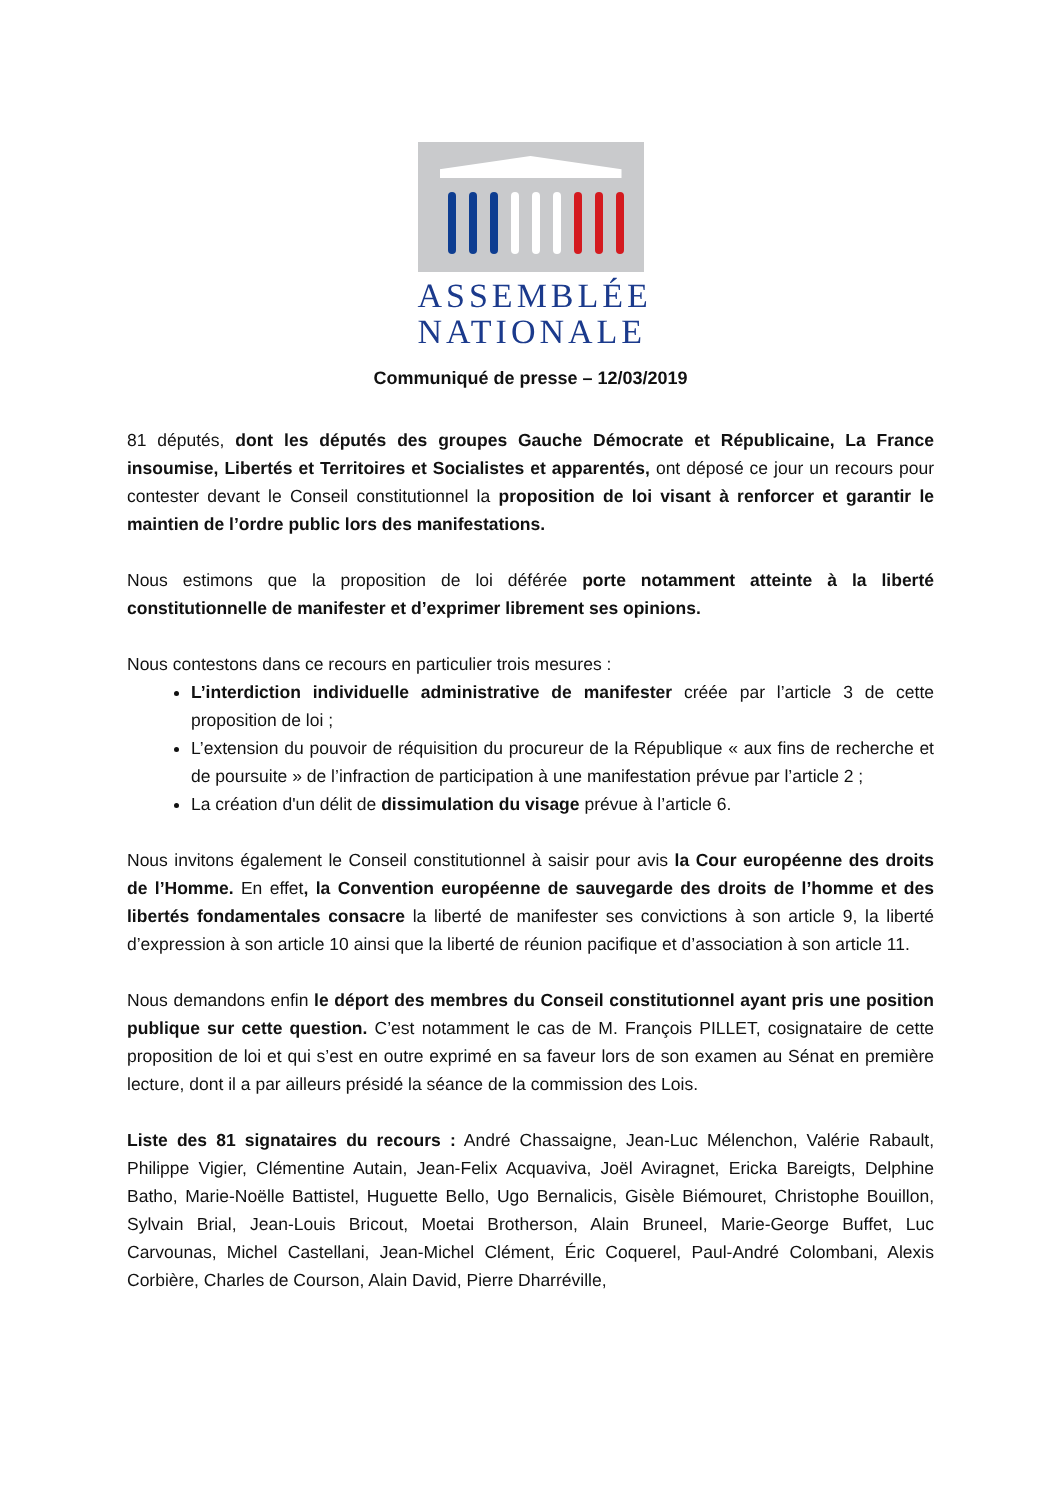ASSEMBLÉE
NATIONALE
Communiqué de presse – 12/03/2019
81 députés, dont les députés des groupes Gauche Démocrate et Républicaine, La France insoumise, Libertés et Territoires et Socialistes et apparentés, ont déposé ce jour un recours pour contester devant le Conseil constitutionnel la proposition de loi visant à renforcer et garantir le maintien de l’ordre public lors des manifestations.
Nous estimons que la proposition de loi déférée porte notamment atteinte à la liberté constitutionnelle de manifester et d’exprimer librement ses opinions.
Nous contestons dans ce recours en particulier trois mesures :
L’interdiction individuelle administrative de manifester créée par l’article 3 de cette proposition de loi ;
L’extension du pouvoir de réquisition du procureur de la République « aux fins de recherche et de poursuite » de l’infraction de participation à une manifestation prévue par l’article 2 ;
La création d'un délit de dissimulation du visage prévue à l’article 6.
Nous invitons également le Conseil constitutionnel à saisir pour avis la Cour européenne des droits de l’Homme. En effet, la Convention européenne de sauvegarde des droits de l’homme et des libertés fondamentales consacre la liberté de manifester ses convictions à son article 9, la liberté d’expression à son article 10 ainsi que la liberté de réunion pacifique et d’association à son article 11.
Nous demandons enfin le déport des membres du Conseil constitutionnel ayant pris une position publique sur cette question. C’est notamment le cas de M. François PILLET, cosignataire de cette proposition de loi et qui s’est en outre exprimé en sa faveur lors de son examen au Sénat en première lecture, dont il a par ailleurs présidé la séance de la commission des Lois.
Liste des 81 signataires du recours : André Chassaigne, Jean-Luc Mélenchon, Valérie Rabault, Philippe Vigier, Clémentine Autain, Jean-Felix Acquaviva, Joël Aviragnet, Ericka Bareigts, Delphine Batho, Marie-Noëlle Battistel, Huguette Bello, Ugo Bernalicis, Gisèle Biémouret, Christophe Bouillon, Sylvain Brial, Jean-Louis Bricout, Moetai Brotherson, Alain Bruneel, Marie-George Buffet, Luc Carvounas, Michel Castellani, Jean-Michel Clément, Éric Coquerel, Paul-André Colombani, Alexis Corbière, Charles de Courson, Alain David, Pierre Dharréville,